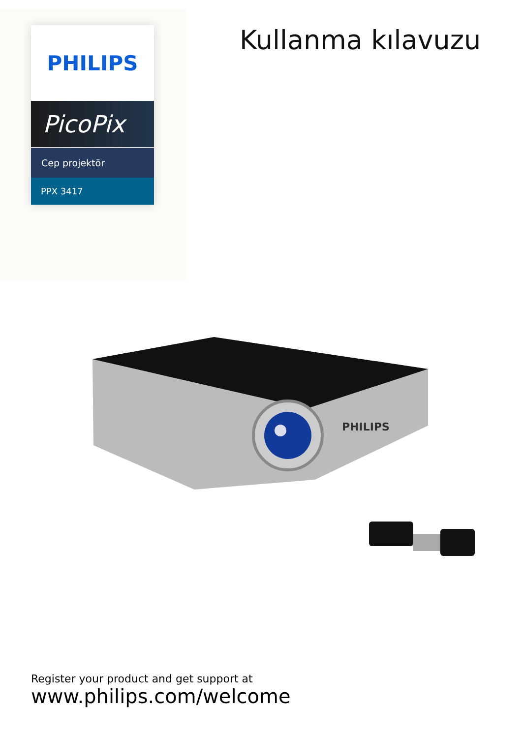PHILIPS
PicoPix
Cep projektör
PPX 3417
Kullanma kılavuzu
PHILIPS
Register your product and get support at
www.philips.com/welcome